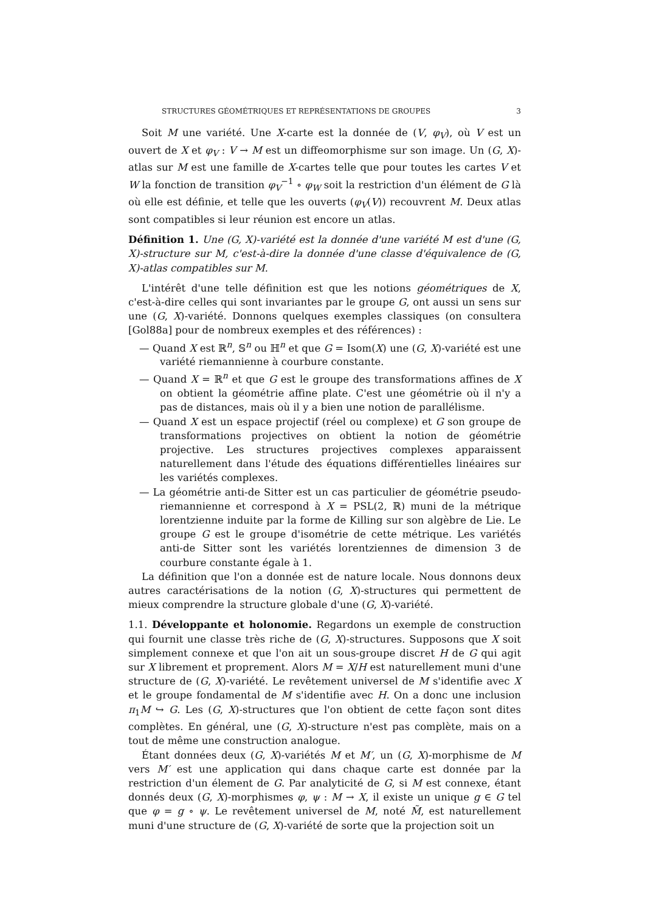STRUCTURES GÉOMÉTRIQUES ET REPRÉSENTATIONS DE GROUPES 3
Soit M une variété. Une X-carte est la donnée de (V, φ<sub>V</sub>), où V est un ouvert de X et φ<sub>V</sub> : V → M est un diffeomorphisme sur son image. Un (G, X)-atlas sur M est une famille de X-cartes telle que pour toutes les cartes V et W la fonction de transition φ<sub>V</sub><sup>−1</sup> ∘ φ<sub>W</sub> soit la restriction d'un élément de G là où elle est définie, et telle que les ouverts (φ<sub>V</sub>(V)) recouvrent M. Deux atlas sont compatibles si leur réunion est encore un atlas.
Définition 1. Une (G, X)-variété est la donnée d'une variété M est d'une (G, X)-structure sur M, c'est-à-dire la donnée d'une classe d'équivalence de (G, X)-atlas compatibles sur M.
L'intérêt d'une telle définition est que les notions géométriques de X, c'est-à-dire celles qui sont invariantes par le groupe G, ont aussi un sens sur une (G, X)-variété. Donnons quelques exemples classiques (on consultera [Gol88a] pour de nombreux exemples et des références) :
— Quand X est ℝ<sup>n</sup>, 𝕊<sup>n</sup> ou ℍ<sup>n</sup> et que G = Isom(X) une (G, X)-variété est une variété riemannienne à courbure constante.
— Quand X = ℝ<sup>n</sup> et que G est le groupe des transformations affines de X on obtient la géométrie affine plate. C'est une géométrie où il n'y a pas de distances, mais où il y a bien une notion de parallélisme.
— Quand X est un espace projectif (réel ou complexe) et G son groupe de transformations projectives on obtient la notion de géométrie projective. Les structures projectives complexes apparaissent naturellement dans l'étude des équations différentielles linéaires sur les variétés complexes.
— La géométrie anti-de Sitter est un cas particulier de géométrie pseudo-riemannienne et correspond à X = PSL(2, ℝ) muni de la métrique lorentzienne induite par la forme de Killing sur son algèbre de Lie. Le groupe G est le groupe d'isométrie de cette métrique. Les variétés anti-de Sitter sont les variétés lorentziennes de dimension 3 de courbure constante égale à 1.
La définition que l'on a donnée est de nature locale. Nous donnons deux autres caractérisations de la notion (G, X)-structures qui permettent de mieux comprendre la structure globale d'une (G, X)-variété.
1.1. Développante et holonomie. Regardons un exemple de construction qui fournit une classe très riche de (G, X)-structures. Supposons que X soit simplement connexe et que l'on ait un sous-groupe discret H de G qui agit sur X librement et proprement. Alors M = X/H est naturellement muni d'une structure de (G, X)-variété. Le revêtement universel de M s'identifie avec X et le groupe fondamental de M s'identifie avec H. On a donc une inclusion π<sub>1</sub>M ↪ G. Les (G, X)-structures que l'on obtient de cette façon sont dites complètes. En général, une (G, X)-structure n'est pas complète, mais on a tout de même une construction analogue.
Étant données deux (G, X)-variétés M et M′, un (G, X)-morphisme de M vers M′ est une application qui dans chaque carte est donnée par la restriction d'un élement de G. Par analyticité de G, si M est connexe, étant donnés deux (G, X)-morphismes φ, ψ : M → X, il existe un unique g ∈ G tel que φ = g ∘ ψ. Le revêtement universel de M, noté M̃, est naturellement muni d'une structure de (G, X)-variété de sorte que la projection soit un